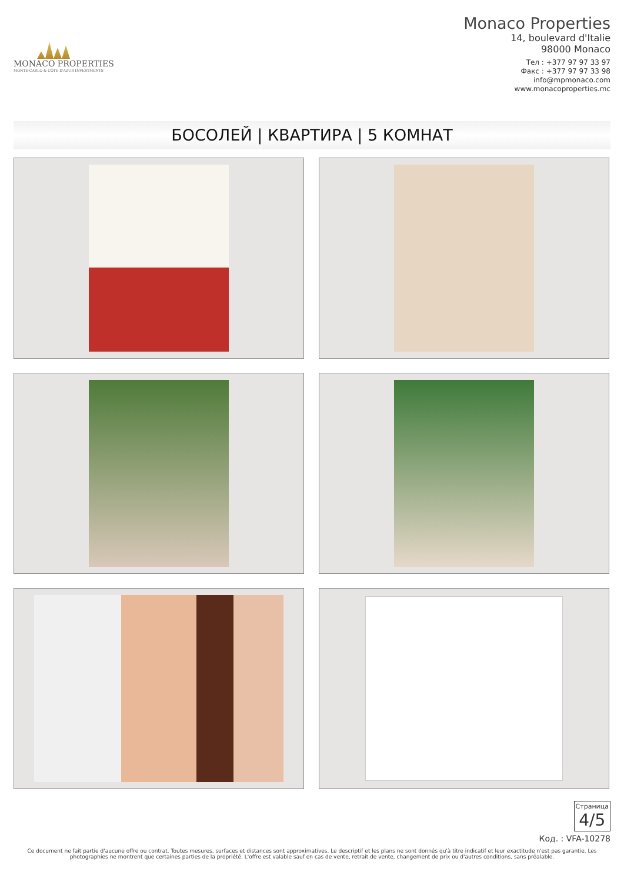MONACO PROPERTIES
MONTE-CARLO & CÔTE D'AZUR INVESTMENTS
Monaco Properties
14, boulevard d'Italie
98000 Monaco
Тел : +377 97 97 33 97
Факс : +377 97 97 33 98
info@mpmonaco.com
www.monacoproperties.mc
БОСОЛЕЙ | КВАРТИРА | 5 КОМНАТ
Страница 4/5
Код. : VFA-10278
Ce document ne fait partie d'aucune offre ou contrat. Toutes mesures, surfaces et distances sont approximatives. Le descriptif et les plans ne sont donnés qu'à titre indicatif et leur exactitude n'est pas garantie. Les photographies ne montrent que certaines parties de la propriété. L'offre est valable sauf en cas de vente, retrait de vente, changement de prix ou d'autres conditions, sans préalable.